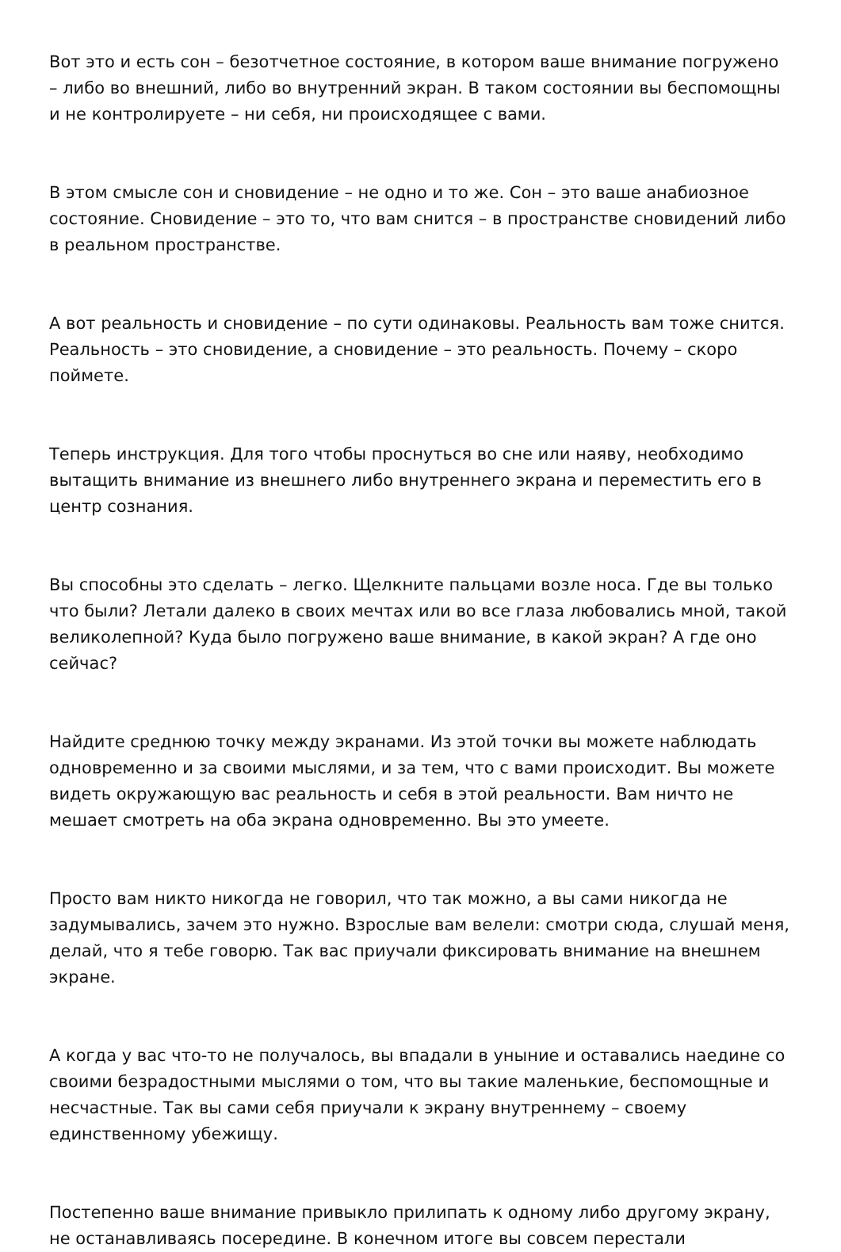Вот это и есть сон – безотчетное состояние, в котором ваше внимание погружено – либо во внешний, либо во внутренний экран. В таком состоянии вы беспомощны и не контролируете – ни себя, ни происходящее с вами.
В этом смысле сон и сновидение – не одно и то же. Сон – это ваше анабиозное состояние. Сновидение – это то, что вам снится – в пространстве сновидений либо в реальном пространстве.
А вот реальность и сновидение – по сути одинаковы. Реальность вам тоже снится. Реальность – это сновидение, а сновидение – это реальность. Почему – скоро поймете.
Теперь инструкция. Для того чтобы проснуться во сне или наяву, необходимо вытащить внимание из внешнего либо внутреннего экрана и переместить его в центр сознания.
Вы способны это сделать – легко. Щелкните пальцами возле носа. Где вы только что были? Летали далеко в своих мечтах или во все глаза любовались мной, такой великолепной? Куда было погружено ваше внимание, в какой экран? А где оно сейчас?
Найдите среднюю точку между экранами. Из этой точки вы можете наблюдать одновременно и за своими мыслями, и за тем, что с вами происходит. Вы можете видеть окружающую вас реальность и себя в этой реальности. Вам ничто не мешает смотреть на оба экрана одновременно. Вы это умеете.
Просто вам никто никогда не говорил, что так можно, а вы сами никогда не задумывались, зачем это нужно. Взрослые вам велели: смотри сюда, слушай меня, делай, что я тебе говорю. Так вас приучали фиксировать внимание на внешнем экране.
А когда у вас что-то не получалось, вы впадали в уныние и оставались наедине со своими безрадостными мыслями о том, что вы такие маленькие, беспомощные и несчастные. Так вы сами себя приучали к экрану внутреннему – своему единственному убежищу.
Постепенно ваше внимание привыкло прилипать к одному либо другому экрану, не останавливаясь посередине. В конечном итоге вы совсем перестали